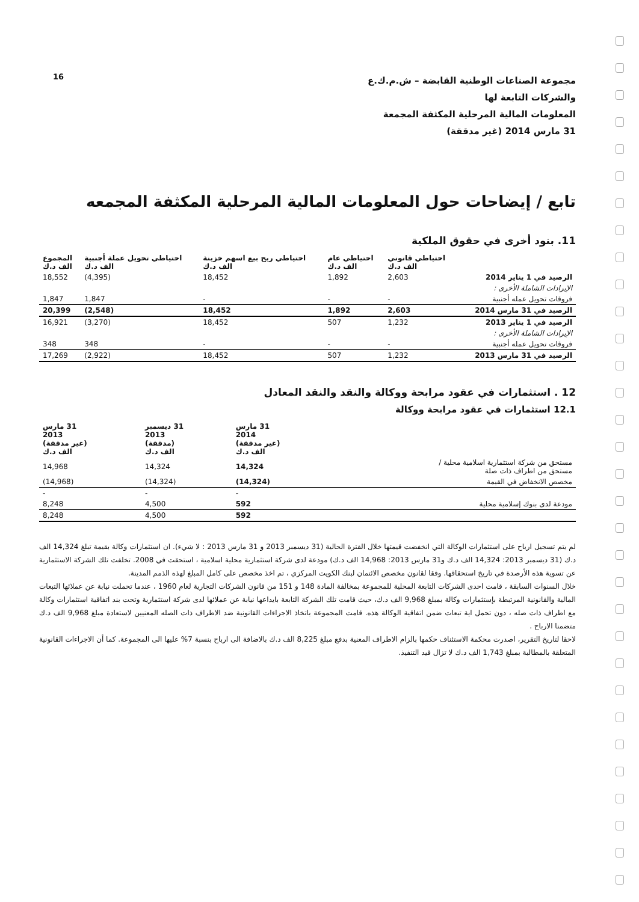16
مجموعة الصناعات الوطنية القابضة – ش.م.ك.ع
والشركات التابعة لها
المعلومات المالية المرحلية المكثفة المجمعة
31 مارس 2014 (غير مدققة)
تابع / إيضاحات حول المعلومات المالية المرحلية المكثفة المجمعه
11. بنود أخرى في حقوق الملكية
| | احتياطي قانوني الف د.ك | احتياطي عام الف د.ك | احتياطي ربح بيع اسهم خزينة الف د.ك | احتياطي تحويل عملة أجنبية الف د.ك | المجموع الف د.ك |
| --- | --- | --- | --- | --- | --- |
| الرصيد في 1 يناير 2014 | 2,603 | 1,892 | 18,452 | (4,395) | 18,552 |
| الإيرادات الشاملة الأخرى : | | | | | |
| فروقات تحويل عمله أجنبية | - | - | - | 1,847 | 1,847 |
| الرصيد في 31 مارس 2014 | 2,603 | 1,892 | 18,452 | (2,548) | 20,399 |
| الرصيد في 1 يناير 2013 | 1,232 | 507 | 18,452 | (3,270) | 16,921 |
| الإيرادات الشاملة الأخرى : | | | | | |
| فروقات تحويل عمله أجنبية | - | - | - | 348 | 348 |
| الرصيد في 31 مارس 2013 | 1,232 | 507 | 18,452 | (2,922) | 17,269 |
12 . استثمارات في عقود مرابحة ووكالة والنقد والنقد المعادل
12.1 استثمارات في عقود مرابحة ووكالة
| | 31 مارس 2014 (غير مدققة) الف د.ك | 31 ديسمبر 2013 (مدققة) الف د.ك | 31 مارس 2013 (غير مدققة) الف د.ك |
| --- | --- | --- | --- |
| مستحق من شركة استثمارية اسلامية محلية / مستحق من اطراف ذات صلة | 14,324 | 14,324 | 14,968 |
| مخصص الانخفاض في القيمة | (14,324) | (14,324) | (14,968) |
| | - | - | - |
| مودعة لدى بنوك إسلامية محلية | 592 | 4,500 | 8,248 |
| | 592 | 4,500 | 8,248 |
لم يتم تسجيل ارباح على استثمارات الوكالة التي انخفضت قيمتها خلال الفترة الحالية (31 ديسمبر 2013 و 31 مارس 2013 : لا شيء). ان استثمارات وكالة بقيمة تبلغ 14,324 الف د.ك (31 ديسمبر 2013: 14,324 الف د.ك و31 مارس 2013: 14,968 الف د.ك) مودعة لدى شركة استثمارية محلية اسلامية ، استحقت في 2008. تخلفت تلك الشركة الاستثمارية عن تسوية هذه الأرصدة في تاريخ استحقاقها. وفقا لقانون مخصص الائتمان لبنك الكويت المركزي ، تم اخذ مخصص على كامل المبلغ لهذه الذمم المدينة.
خلال السنوات السابقة ، قامت احدى الشركات التابعة المحلية للمجموعة بمخالفة المادة 148 و 151 من قانون الشركات التجارية لعام 1960 ، عندما تحملت نيابة عن عملائها التبعات المالية والقانونية المرتبطة بإستثمارات وكالة بمبلغ 9,968 الف د.ك، حيث قامت تلك الشركة التابعة بايداعها نيابة عن عملائها لدى شركة استثمارية وتحت بند اتفاقية استثمارات وكالة مع اطراف ذات صله ، دون تحمل اية تبعات ضمن اتفاقية الوكالة هذه. قامت المجموعة باتخاذ الاجراءات القانونية ضد الاطراف ذات الصله المعنيين لاستعادة مبلغ 9,968 الف د.ك متضمنا الارباح .
لاحقا لتاريخ التقرير، اصدرت محكمة الاستئناف حكمها بالزام الاطراف المعنية بدفع مبلغ 8,225 الف د.ك بالاضافة الى ارباح بنسبة 7% عليها الى المجموعة. كما أن الاجراءات القانونية المتعلقة بالمطالبة بمبلغ 1,743 الف د.ك لا تزال قيد التنفيذ.